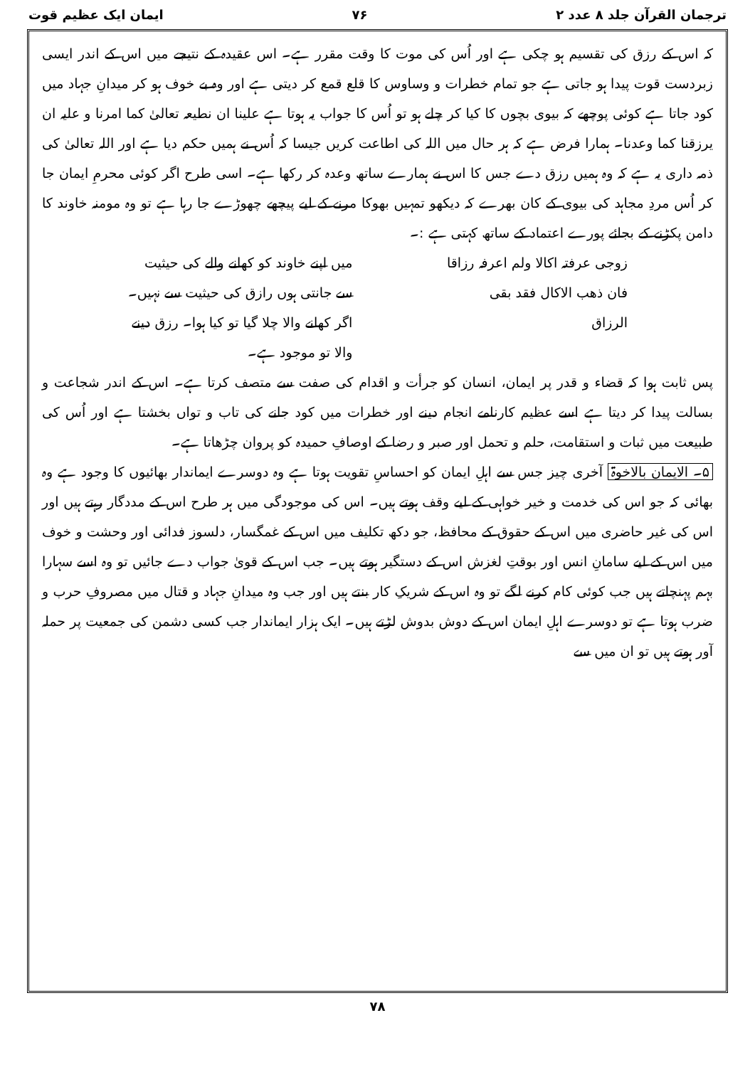ترجمان القرآن جلد ۸ عدد ۲ ۷۶ ایمان ایک عظیم قوت
کہ اس کے رزق کی تقسیم ہو چکی ہے اور اُس کی موت کا وقت مقرر ہے۔ اس عقیدہ کے نتیجے میں اس کے اندر ایسی زبردست قوت پیدا ہو جاتی ہے جو تمام خطرات و وساوس کا قلع قمع کر دیتی ہے اور وہ بے خوف ہو کر میدانِ جہاد میں کود جاتا ہے کوئی پوچھے کہ بیوی بچوں کا کیا کر چلے ہو تو اُس کا جواب یہ ہوتا ہے علینا ان نطیعہ تعالیٰ کما امرنا و علیہ ان یرزقنا کما وعدنا۔ ہمارا فرض ہے کہ ہر حال میں اللہ کی اطاعت کریں جیسا کہ اُس نے ہمیں حکم دیا ہے اور اللہ تعالیٰ کی ذمہ داری یہ ہے کہ وہ ہمیں رزق دے جس کا اس نے ہمارے ساتھ وعدہ کر رکھا ہے۔ اسی طرح اگر کوئی محرمِ ایمان جا کر اُس مردِ مجاہد کی بیوی کے کان بھرے کہ دیکھو تمہیں بھوکا مرنے کے لیے پیچھے چھوڑے جا رہا ہے تو وہ مومنہ خاوند کا دامن پکڑنے کے بجائے پورے اعتماد کے ساتھ کہتی ہے :۔
زوجی عرفتہ اکالا ولم اعرفہ رزاقا
فان ذھب الاکال فقد بقی
الرزاق
میں اپنے خاوند کو کھانے والے کی حیثیت سے جانتی ہوں رازق کی حیثیت سے نہیں۔ اگر کھانے والا چلا گیا تو کیا ہوا۔ رزق دینے والا تو موجود ہے۔
پس ثابت ہوا کہ قضاء و قدر پر ایمان، انسان کو جرأت و اقدام کی صفت سے متصف کرتا ہے۔ اس کے اندر شجاعت و بسالت پیدا کر دیتا ہے اسے عظیم کارنامے انجام دینے اور خطرات میں کود جانے کی تاب و تواں بخشتا ہے اور اُس کی طبیعت میں ثبات و استقامت، حلم و تحمل اور صبر و رضا کے اوصافِ حمیدہ کو پروان چڑھاتا ہے۔
۵۔ الایمان بالاخوۃ آخری چیز جس سے اہلِ ایمان کو احساسِ تقویت ہوتا ہے وہ دوسرے ایماندار بھائیوں کا وجود ہے وہ بھائی کہ جو اس کی خدمت و خیر خواہی کے لیے وقف ہوتے ہیں۔ اس کی موجودگی میں ہر طرح اس کے مددگار رہتے ہیں اور اس کی غیر حاضری میں اس کے حقوق کے محافظ، جو دکھ تکلیف میں اس کے غمگسار، دلسوز فدائی اور وحشت و خوف میں اس کے لیے سامانِ انس اور بوقتِ لغزش اس کے دستگیر ہوتے ہیں۔ جب اس کے قویٰ جواب دے جائیں تو وہ اسے سہارا بہم پہنچاتے ہیں جب کوئی کام کرنے لگے تو وہ اس کے شریکِ کار بنتے ہیں اور جب وہ میدانِ جہاد و قتال میں مصروفِ حرب و ضرب ہوتا ہے تو دوسرے اہلِ ایمان اس کے دوش بدوش لڑتے ہیں۔ ایک ہزار ایماندار جب کسی دشمن کی جمعیت پر حملہ آور ہوتے ہیں تو ان میں سے
۷۸